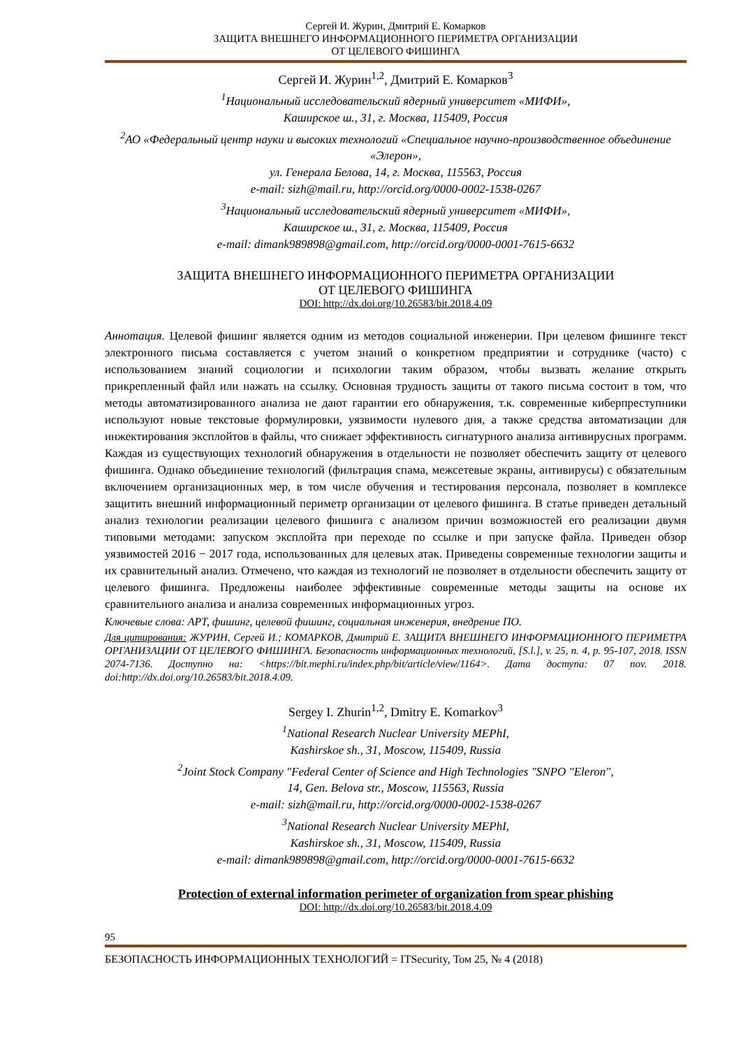Сергей И. Журин, Дмитрий Е. Комарков
ЗАЩИТА ВНЕШНЕГО ИНФОРМАЦИОННОГО ПЕРИМЕТРА ОРГАНИЗАЦИИ
ОТ ЦЕЛЕВОГО ФИШИНГА
Сергей И. Журин<sup>1,2</sup>, Дмитрий Е. Комарков<sup>3</sup>
<sup>1</sup> Национальный исследовательский ядерный университет «МИФИ»,
Каширское ш., 31, г. Москва, 115409, Россия
<sup>2</sup> АО «Федеральный центр науки и высоких технологий «Специальное научно-производственное объединение «Элерон»,
ул. Генерала Белова, 14, г. Москва, 115563, Россия
e-mail: sizh@mail.ru, http://orcid.org/0000-0002-1538-0267
<sup>3</sup> Национальный исследовательский ядерный университет «МИФИ»,
Каширское ш., 31, г. Москва, 115409, Россия
e-mail: dimank989898@gmail.com, http://orcid.org/0000-0001-7615-6632
ЗАЩИТА ВНЕШНЕГО ИНФОРМАЦИОННОГО ПЕРИМЕТРА ОРГАНИЗАЦИИ
ОТ ЦЕЛЕВОГО ФИШИНГА
DOI: http://dx.doi.org/10.26583/bit.2018.4.09
Аннотация. Целевой фишинг является одним из методов социальной инженерии. При целевом фишинге текст электронного письма составляется с учетом знаний о конкретном предприятии и сотруднике (часто) с использованием знаний социологии и психологии таким образом, чтобы вызвать желание открыть прикрепленный файл или нажать на ссылку. Основная трудность защиты от такого письма состоит в том, что методы автоматизированного анализа не дают гарантии его обнаружения, т.к. современные киберпреступники используют новые текстовые формулировки, уязвимости нулевого дня, а также средства автоматизации для инжектирования эксплойтов в файлы, что снижает эффективность сигнатурного анализа антивирусных программ. Каждая из существующих технологий обнаружения в отдельности не позволяет обеспечить защиту от целевого фишинга. Однако объединение технологий (фильтрация спама, межсетевые экраны, антивирусы) с обязательным включением организационных мер, в том числе обучения и тестирования персонала, позволяет в комплексе защитить внешний информационный периметр организации от целевого фишинга. В статье приведен детальный анализ технологии реализации целевого фишинга с анализом причин возможностей его реализации двумя типовыми методами: запуском эксплойта при переходе по ссылке и при запуске файла. Приведен обзор уязвимостей 2016 − 2017 года, использованных для целевых атак. Приведены современные технологии защиты и их сравнительный анализ. Отмечено, что каждая из технологий не позволяет в отдельности обеспечить защиту от целевого фишинга. Предложены наиболее эффективные современные методы защиты на основе их сравнительного анализа и анализа современных информационных угроз.
Ключевые слова: APT, фишинг, целевой фишинг, социальная инженерия, внедрение ПО.
Для цитирования: ЖУРИН, Сергей И.; КОМАРКОВ, Дмитрий Е. ЗАЩИТА ВНЕШНЕГО ИНФОРМАЦИОННОГО ПЕРИМЕТРА ОРГАНИЗАЦИИ ОТ ЦЕЛЕВОГО ФИШИНГА. Безопасность информационных технологий, [S.l.], v. 25, n. 4, p. 95-107, 2018. ISSN 2074-7136. Доступно на: <https://bit.mephi.ru/index.php/bit/article/view/1164>. Дата доступа: 07 nov. 2018. doi:http://dx.doi.org/10.26583/bit.2018.4.09.
Sergey I. Zhurin<sup>1,2</sup>, Dmitry E. Komarkov<sup>3</sup>
<sup>1</sup> National Research Nuclear University MEPhI,
Kashirskoe sh., 31, Moscow, 115409, Russia
<sup>2</sup> Joint Stock Company "Federal Center of Science and High Technologies "SNPO "Eleron",
14, Gen. Belova str., Moscow, 115563, Russia
e-mail: sizh@mail.ru, http://orcid.org/0000-0002-1538-0267
<sup>3</sup> National Research Nuclear University MEPhI,
Kashirskoe sh., 31, Moscow, 115409, Russia
e-mail: dimank989898@gmail.com, http://orcid.org/0000-0001-7615-6632
Protection of external information perimeter of organization from spear phishing
DOI: http://dx.doi.org/10.26583/bit.2018.4.09
95
БЕЗОПАСНОСТЬ ИНФОРМАЦИОННЫХ ТЕХНОЛОГИЙ = ITSecurity, Том 25, № 4 (2018)